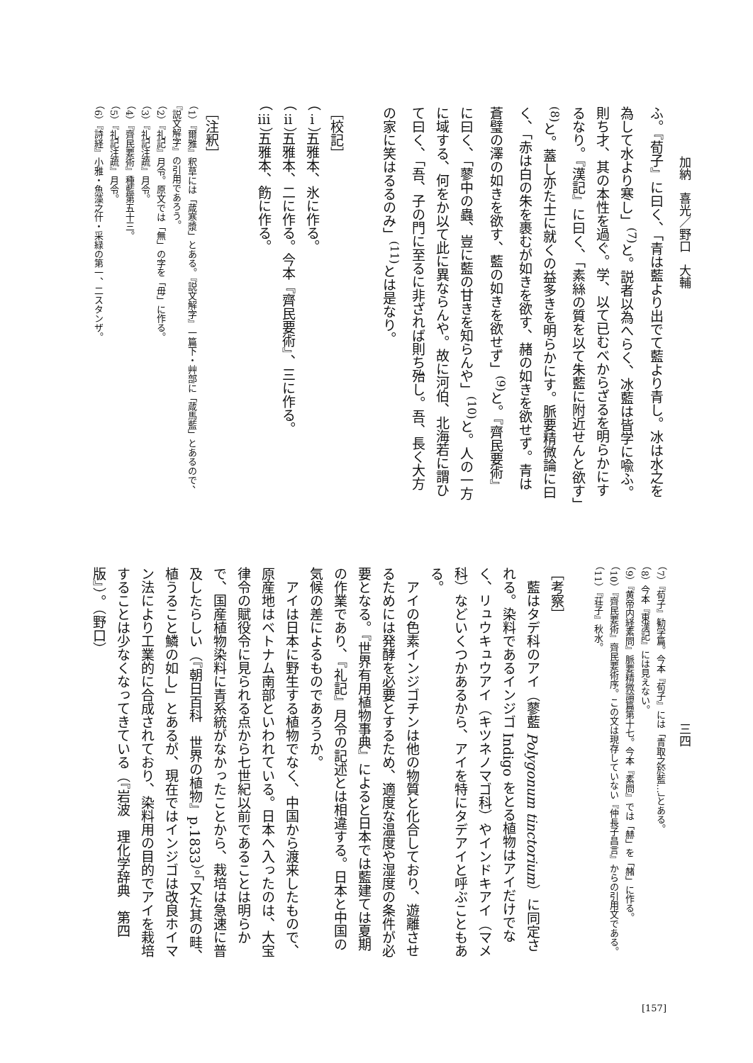加納　喜光／野口　大輔
三四
ふ。『荀子』に曰く、「青は藍より出でて藍より青し。冰は水之を為して水より寒し」<sup>(7)</sup>と。説者以為へらく、冰藍は皆学に喩ふ。則ち才、其の本性を過ぐ。学、以て已むべからざるを明らかにするなり。『漢記』に曰く、「素絲の質を以て朱藍に附近せんと欲す」<sup>(8)</sup>と。蓋し亦た士に就くの益多きを明らかにす。脈要精微論に曰く、「赤は白の朱を裹むが如きを欲す、赭の如きを欲せず。青は蒼璧の澤の如きを欲す、藍の如きを欲せず」<sup>(9)</sup>と。『齊民要術』に曰く、「蓼中の蟲、豈に藍の甘きを知らんや」<sup>(10)</sup>と。人の一方に域する、何をか以て此に異ならんや。故に河伯、北海若に謂ひて曰く、「吾、子の門に至るに非ざれば則ち殆し。吾、長く大方の家に笑はるるのみ」<sup>(11)</sup>とは是なり。
［校記］
（ⅰ）五雅本、氷に作る。
（ⅱ）五雅本、二に作る。今本『齊民要術』、三に作る。
（ⅲ）五雅本、飭に作る。
［注釈］
（1）『爾雅』釈草には「葴寒漿」とある。『説文解字』一篇下・艸部に「葴馬藍」とあるので、『説文解字』の引用であろう。
（2）『礼記』月令。原文では「無」の字を「毋」に作る。
（3）『礼記注疏』月令。
（4）『齊民要術』種藍第五十三。
（5）『礼記注疏』月令。
（6）『詩経』小雅・魚藻之什・采緑の第一、二スタンザ。
（7）『荀子』勧学篇。今本『荀子』には「青取之於藍…」とある。
（8）今本『東漢記』には見えない。
（9）『黄帝内経素問』脈要精微論篇第十七。今本『素問』では「赫」を「赭」に作る。
（10）『齊民要術』齊民要術序。この文は現存していない『仲長子昌言』からの引用文である。
（11）『荘子』秋水。
［考察］
　藍はタデ科のアイ（蓼藍 Polygonum tinctorium）に同定される。染料であるインジゴ Indigo をとる植物はアイだけでなく、リュウキュウアイ（キツネノマゴ科）やインドキアイ（マメ科）などいくつかあるから、アイを特にタデアイと呼ぶこともある。
　アイの色素インジゴチンは他の物質と化合しており、遊離させるためには発酵を必要とするため、適度な温度や湿度の条件が必要となる。『世界有用植物事典』によると日本では藍建ては夏期の作業であり、『礼記』月令の記述とは相違する。日本と中国の気候の差によるものであろうか。
　アイは日本に野生する植物でなく、中国から渡来したもので、原産地はベトナム南部といわれている。日本へ入ったのは、大宝律令の賦役令に見られる点から七世紀以前であることは明らかで、国産植物染料に青系統がなかったことから、栽培は急速に普及したらしい（『朝日百科　世界の植物』p.1833）。「又た其の畦、植うること鱗の如し」とあるが、現在ではインジゴは改良ホイマン法により工業的に合成されており、染料用の目的でアイを栽培することは少なくなってきている（『岩波　理化学辞典　第四版』）。（野口）
[157]